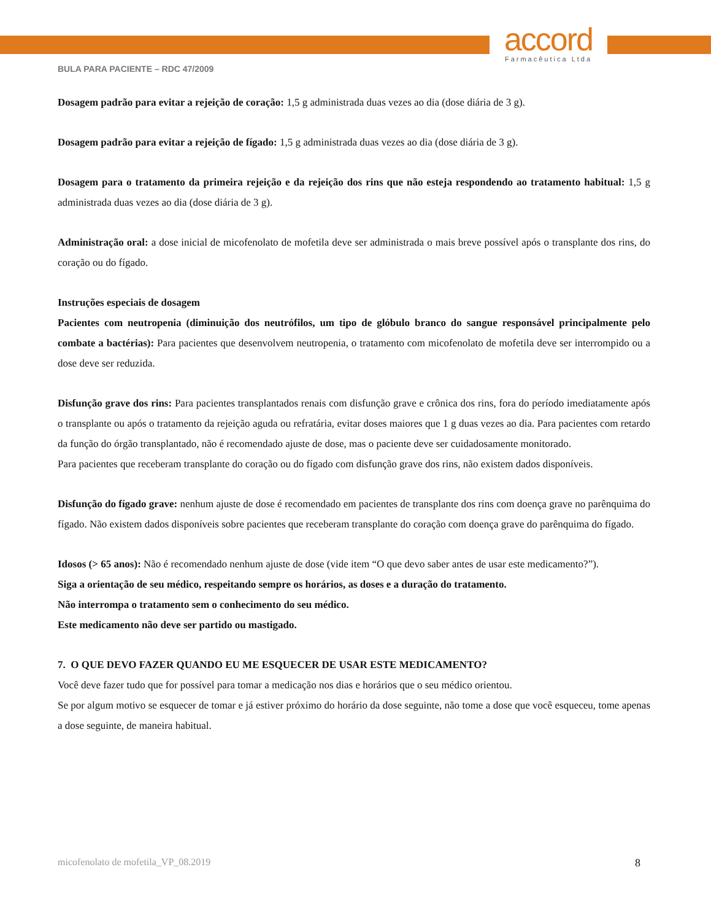accord
Farmacêutica Ltda
BULA PARA PACIENTE – RDC 47/2009
Dosagem padrão para evitar a rejeição de coração: 1,5 g administrada duas vezes ao dia (dose diária de 3 g).
Dosagem padrão para evitar a rejeição de fígado: 1,5 g administrada duas vezes ao dia (dose diária de 3 g).
Dosagem para o tratamento da primeira rejeição e da rejeição dos rins que não esteja respondendo ao tratamento habitual: 1,5 g administrada duas vezes ao dia (dose diária de 3 g).
Administração oral: a dose inicial de micofenolato de mofetila deve ser administrada o mais breve possível após o transplante dos rins, do coração ou do fígado.
Instruções especiais de dosagem
Pacientes com neutropenia (diminuição dos neutrófilos, um tipo de glóbulo branco do sangue responsável principalmente pelo combate a bactérias): Para pacientes que desenvolvem neutropenia, o tratamento com micofenolato de mofetila deve ser interrompido ou a dose deve ser reduzida.
Disfunção grave dos rins: Para pacientes transplantados renais com disfunção grave e crônica dos rins, fora do período imediatamente após o transplante ou após o tratamento da rejeição aguda ou refratária, evitar doses maiores que 1 g duas vezes ao dia. Para pacientes com retardo da função do órgão transplantado, não é recomendado ajuste de dose, mas o paciente deve ser cuidadosamente monitorado.
Para pacientes que receberam transplante do coração ou do fígado com disfunção grave dos rins, não existem dados disponíveis.
Disfunção do fígado grave: nenhum ajuste de dose é recomendado em pacientes de transplante dos rins com doença grave no parênquima do fígado. Não existem dados disponíveis sobre pacientes que receberam transplante do coração com doença grave do parênquima do fígado.
Idosos (> 65 anos): Não é recomendado nenhum ajuste de dose (vide item “O que devo saber antes de usar este medicamento?”).
Siga a orientação de seu médico, respeitando sempre os horários, as doses e a duração do tratamento.
Não interrompa o tratamento sem o conhecimento do seu médico.
Este medicamento não deve ser partido ou mastigado.
7. O QUE DEVO FAZER QUANDO EU ME ESQUECER DE USAR ESTE MEDICAMENTO?
Você deve fazer tudo que for possível para tomar a medicação nos dias e horários que o seu médico orientou.
Se por algum motivo se esquecer de tomar e já estiver próximo do horário da dose seguinte, não tome a dose que você esqueceu, tome apenas a dose seguinte, de maneira habitual.
micofenolato de mofetila_VP_08.2019 8